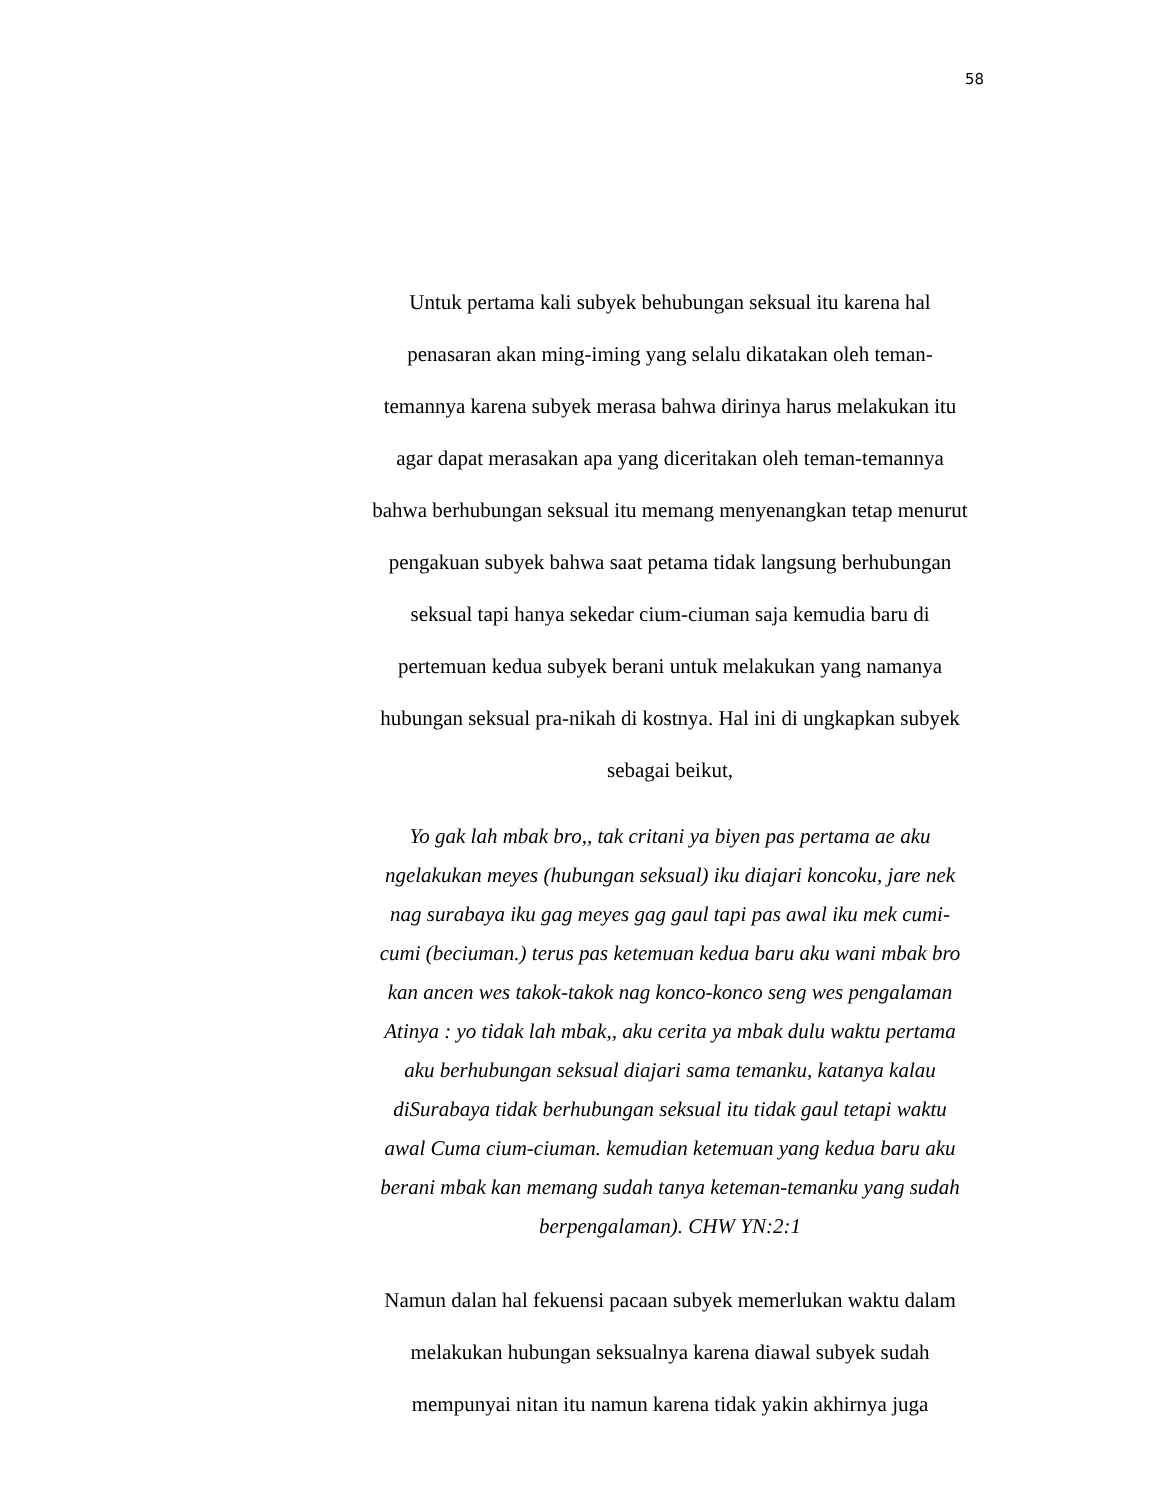58
Untuk pertama kali subyek behubungan seksual itu karena hal
penasaran akan ming-iming yang selalu dikatakan oleh teman-
temannya karena subyek merasa bahwa dirinya harus melakukan itu
agar dapat merasakan apa yang diceritakan oleh teman-temannya
bahwa berhubungan seksual itu memang menyenangkan tetap menurut
pengakuan subyek bahwa saat petama tidak langsung berhubungan
seksual tapi hanya sekedar cium-ciuman saja kemudia baru di
pertemuan kedua subyek berani untuk melakukan yang namanya
hubungan seksual pra-nikah di kostnya. Hal ini di ungkapkan subyek
sebagai beikut,
Yo gak lah mbak bro,, tak critani ya biyen pas pertama ae aku
ngelakukan meyes (hubungan seksual) iku diajari koncoku, jare nek
nag surabaya iku gag meyes gag gaul tapi pas awal iku mek cumi-
cumi (beciuman.) terus pas ketemuan kedua baru aku wani mbak bro
kan ancen wes takok-takok nag konco-konco seng wes pengalaman
Atinya : yo tidak lah mbak,, aku cerita ya mbak dulu waktu pertama
aku berhubungan seksual diajari sama temanku, katanya kalau
diSurabaya tidak berhubungan seksual itu tidak gaul tetapi waktu
awal Cuma cium-ciuman. kemudian ketemuan yang kedua baru aku
berani mbak kan memang sudah tanya keteman-temanku yang sudah
berpengalaman). CHW YN:2:1
Namun dalan hal fekuensi pacaan subyek memerlukan waktu dalam
melakukan hubungan seksualnya karena diawal subyek sudah
mempunyai nitan itu namun karena tidak yakin akhirnya juga